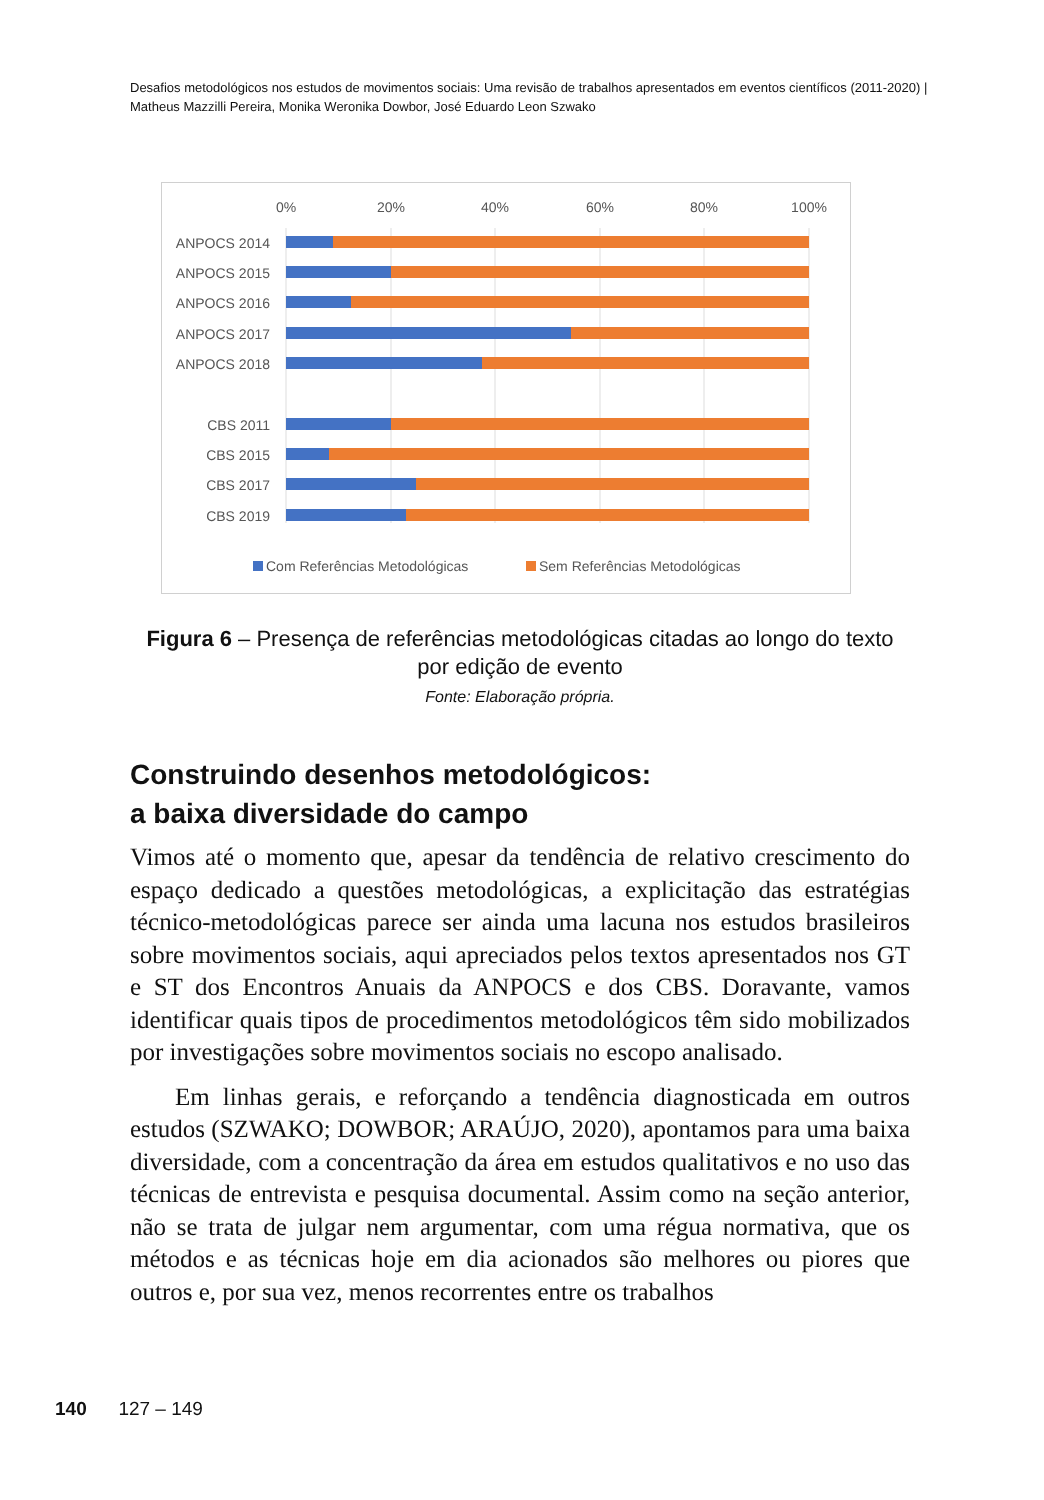Desafios metodológicos nos estudos de movimentos sociais: Uma revisão de trabalhos apresentados em eventos científicos (2011-2020) | Matheus Mazzilli Pereira, Monika Weronika Dowbor, José Eduardo Leon Szwako
0%
20%
40%
60%
80%
100%
ANPOCS 2014
ANPOCS 2015
ANPOCS 2016
ANPOCS 2017
ANPOCS 2018
CBS 2011
CBS 2015
CBS 2017
CBS 2019
Com Referências Metodológicas
Sem Referências Metodológicas
Figura 6 – Presença de referências metodológicas citadas ao longo do texto por edição de evento
Fonte: Elaboração própria.
Construindo desenhos metodológicos:
a baixa diversidade do campo
Vimos até o momento que, apesar da tendência de relativo crescimento do espaço dedicado a questões metodológicas, a explicitação das estratégias técnico-metodológicas parece ser ainda uma lacuna nos estudos brasileiros sobre movimentos sociais, aqui apreciados pelos textos apresentados nos GT e ST dos Encontros Anuais da ANPOCS e dos CBS. Doravante, vamos identificar quais tipos de procedimentos metodológicos têm sido mobilizados por investigações sobre movimentos sociais no escopo analisado.
Em linhas gerais, e reforçando a tendência diagnosticada em outros estudos (SZWAKO; DOWBOR; ARAÚJO, 2020), apontamos para uma baixa diversidade, com a concentração da área em estudos qualitativos e no uso das técnicas de entrevista e pesquisa documental. Assim como na seção anterior, não se trata de julgar nem argumentar, com uma régua normativa, que os métodos e as técnicas hoje em dia acionados são melhores ou piores que outros e, por sua vez, menos recorrentes entre os trabalhos
140 127 – 149